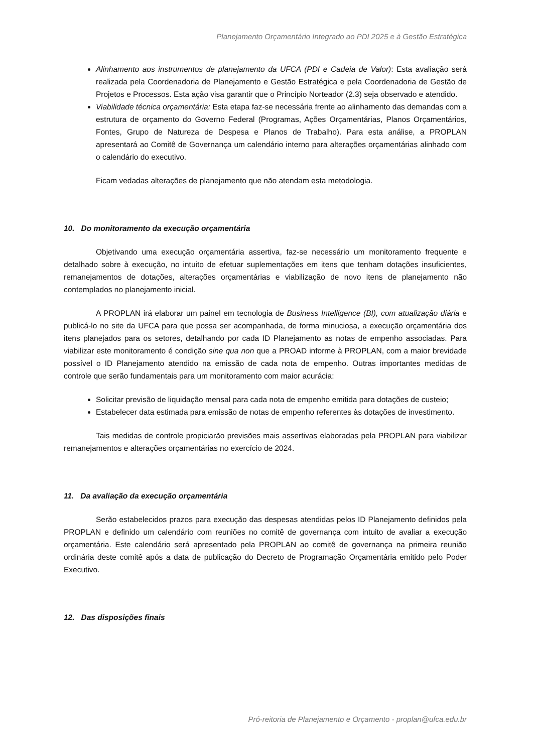Planejamento Orçamentário Integrado ao PDI 2025 e à Gestão Estratégica
Alinhamento aos instrumentos de planejamento da UFCA (PDI e Cadeia de Valor): Esta avaliação será realizada pela Coordenadoria de Planejamento e Gestão Estratégica e pela Coordenadoria de Gestão de Projetos e Processos. Esta ação visa garantir que o Princípio Norteador (2.3) seja observado e atendido.
Viabilidade técnica orçamentária: Esta etapa faz-se necessária frente ao alinhamento das demandas com a estrutura de orçamento do Governo Federal (Programas, Ações Orçamentárias, Planos Orçamentários, Fontes, Grupo de Natureza de Despesa e Planos de Trabalho). Para esta análise, a PROPLAN apresentará ao Comitê de Governança um calendário interno para alterações orçamentárias alinhado com o calendário do executivo.
Ficam vedadas alterações de planejamento que não atendam esta metodologia.
10. Do monitoramento da execução orçamentária
Objetivando uma execução orçamentária assertiva, faz-se necessário um monitoramento frequente e detalhado sobre à execução, no intuito de efetuar suplementações em itens que tenham dotações insuficientes, remanejamentos de dotações, alterações orçamentárias e viabilização de novo itens de planejamento não contemplados no planejamento inicial.
A PROPLAN irá elaborar um painel em tecnologia de Business Intelligence (BI), com atualização diária e publicá-lo no site da UFCA para que possa ser acompanhada, de forma minuciosa, a execução orçamentária dos itens planejados para os setores, detalhando por cada ID Planejamento as notas de empenho associadas. Para viabilizar este monitoramento é condição sine qua non que a PROAD informe à PROPLAN, com a maior brevidade possível o ID Planejamento atendido na emissão de cada nota de empenho. Outras importantes medidas de controle que serão fundamentais para um monitoramento com maior acurácia:
Solicitar previsão de liquidação mensal para cada nota de empenho emitida para dotações de custeio;
Estabelecer data estimada para emissão de notas de empenho referentes às dotações de investimento.
Tais medidas de controle propiciarão previsões mais assertivas elaboradas pela PROPLAN para viabilizar remanejamentos e alterações orçamentárias no exercício de 2024.
11. Da avaliação da execução orçamentária
Serão estabelecidos prazos para execução das despesas atendidas pelos ID Planejamento definidos pela PROPLAN e definido um calendário com reuniões no comitê de governança com intuito de avaliar a execução orçamentária. Este calendário será apresentado pela PROPLAN ao comitê de governança na primeira reunião ordinária deste comitê após a data de publicação do Decreto de Programação Orçamentária emitido pelo Poder Executivo.
12. Das disposições finais
Pró-reitoria de Planejamento e Orçamento - proplan@ufca.edu.br